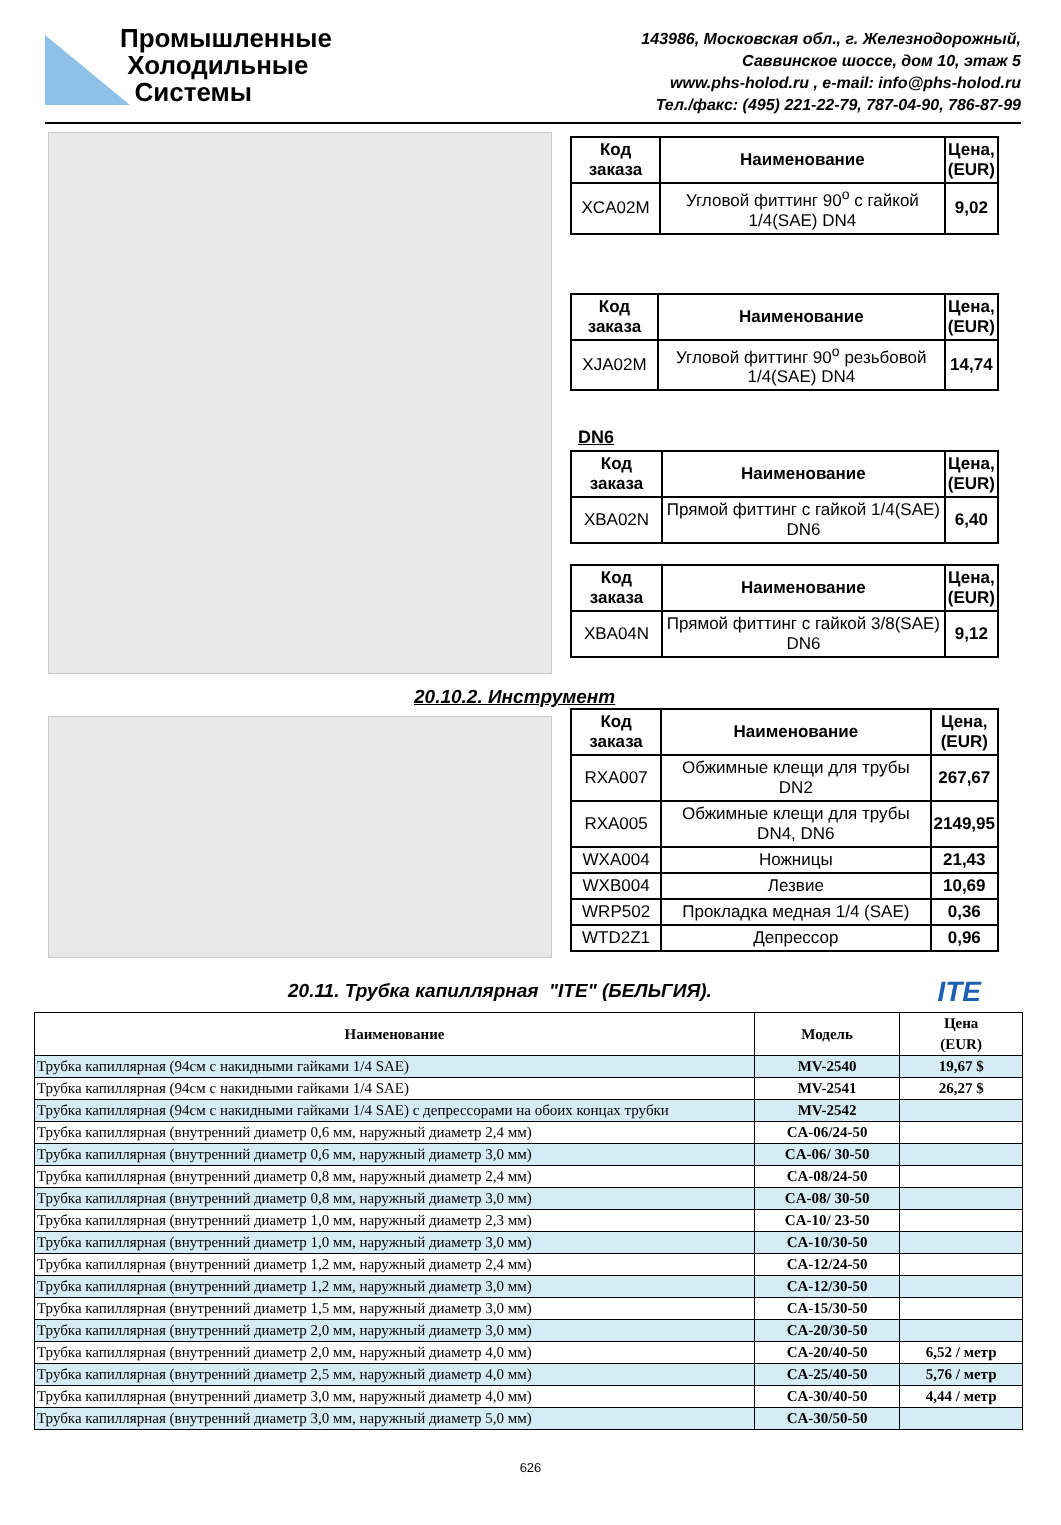Промышленные
Холодильные
Системы
143986, Московская обл., г. Железнодорожный,
Саввинское шоссе, дом 10, этаж 5
www.phs-holod.ru , e-mail: info@phs-holod.ru
Тел./факс: (495) 221-22-79, 787-04-90, 786-87-99
| Код заказа | Наименование | Цена, (EUR) |
| --- | --- | --- |
| XCA02M | Угловой фиттинг 90<sup>о</sup> с гайкой 1/4(SAE) DN4 | 9,02 |
| Код заказа | Наименование | Цена, (EUR) |
| --- | --- | --- |
| XJA02M | Угловой фиттинг 90<sup>о</sup> резьбовой 1/4(SAE) DN4 | 14,74 |
DN6
| Код заказа | Наименование | Цена, (EUR) |
| --- | --- | --- |
| XBA02N | Прямой фиттинг с гайкой 1/4(SAE) DN6 | 6,40 |
| Код заказа | Наименование | Цена, (EUR) |
| --- | --- | --- |
| XBA04N | Прямой фиттинг с гайкой 3/8(SAE) DN6 | 9,12 |
20.10.2. Инструмент
| Код заказа | Наименование | Цена, (EUR) |
| --- | --- | --- |
| RXA007 | Обжимные клещи для трубы DN2 | 267,67 |
| RXA005 | Обжимные клещи для трубы DN4, DN6 | 2149,95 |
| WXA004 | Ножницы | 21,43 |
| WXB004 | Лезвие | 10,69 |
| WRP502 | Прокладка медная 1/4 (SAE) | 0,36 |
| WTD2Z1 | Депрессор | 0,96 |
20.11. Трубка капиллярная "ITE" (БЕЛЬГИЯ).
ITE
| Наименование | Модель | Цена (EUR) |
| --- | --- | --- |
| Трубка капиллярная (94см с накидными гайками 1/4 SAE) | MV-2540 | 19,67 $ |
| Трубка капиллярная (94см с накидными гайками 1/4 SAE) | MV-2541 | 26,27 $ |
| Трубка капиллярная (94см с накидными гайками 1/4 SAE) с депрессорами на обоих концах трубки | MV-2542 | |
| Трубка капиллярная (внутренний диаметр 0,6 мм, наружный диаметр 2,4 мм) | CA-06/24-50 | |
| Трубка капиллярная (внутренний диаметр 0,6 мм, наружный диаметр 3,0 мм) | CA-06/ 30-50 | |
| Трубка капиллярная (внутренний диаметр 0,8 мм, наружный диаметр 2,4 мм) | CA-08/24-50 | |
| Трубка капиллярная (внутренний диаметр 0,8 мм, наружный диаметр 3,0 мм) | CA-08/ 30-50 | |
| Трубка капиллярная (внутренний диаметр 1,0 мм, наружный диаметр 2,3 мм) | CA-10/ 23-50 | |
| Трубка капиллярная (внутренний диаметр 1,0 мм, наружный диаметр 3,0 мм) | CA-10/30-50 | |
| Трубка капиллярная (внутренний диаметр 1,2 мм, наружный диаметр 2,4 мм) | CA-12/24-50 | |
| Трубка капиллярная (внутренний диаметр 1,2 мм, наружный диаметр 3,0 мм) | CA-12/30-50 | |
| Трубка капиллярная (внутренний диаметр 1,5 мм, наружный диаметр 3,0 мм) | CA-15/30-50 | |
| Трубка капиллярная (внутренний диаметр 2,0 мм, наружный диаметр 3,0 мм) | CA-20/30-50 | |
| Трубка капиллярная (внутренний диаметр 2,0 мм, наружный диаметр 4,0 мм) | CA-20/40-50 | 6,52 / метр |
| Трубка капиллярная (внутренний диаметр 2,5 мм, наружный диаметр 4,0 мм) | CA-25/40-50 | 5,76 / метр |
| Трубка капиллярная (внутренний диаметр 3,0 мм, наружный диаметр 4,0 мм) | CA-30/40-50 | 4,44 / метр |
| Трубка капиллярная (внутренний диаметр 3,0 мм, наружный диаметр 5,0 мм) | CA-30/50-50 | |
626